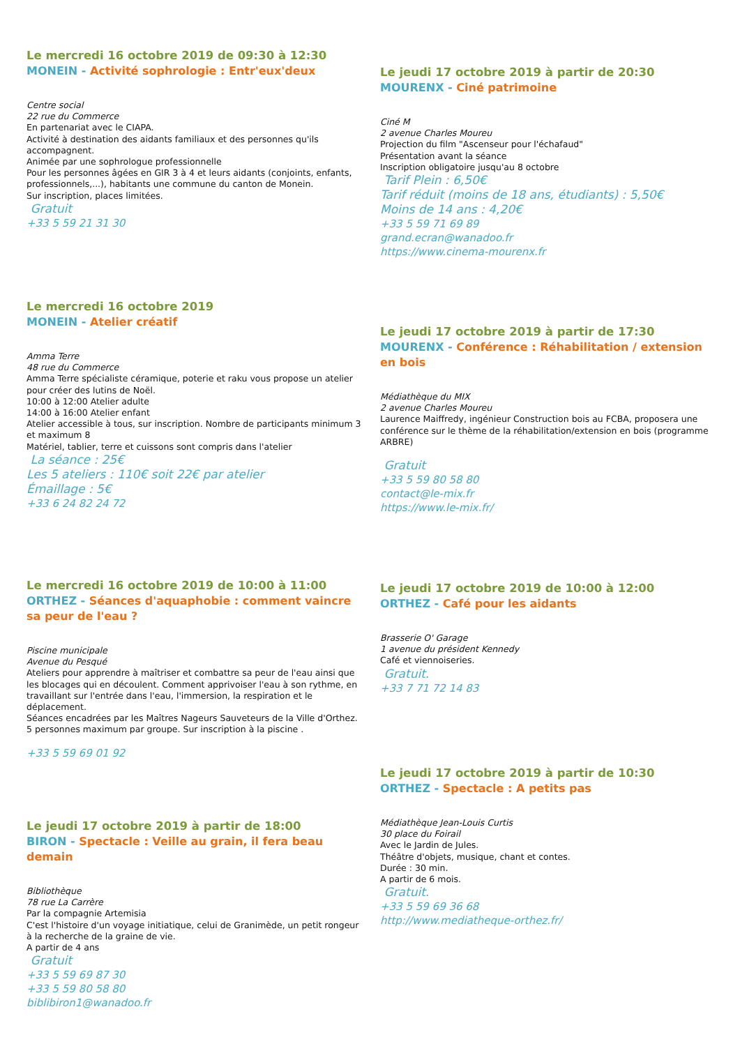Le mercredi 16 octobre 2019 de 09:30 à 12:30
MONEIN - Activité sophrologie : Entr'eux'deux
Centre social
22 rue du Commerce
En partenariat avec le CIAPA.
Activité à destination des aidants familiaux et des personnes qu'ils accompagnent.
Animée par une sophrologue professionnelle
Pour les personnes âgées en GIR 3 à 4 et leurs aidants (conjoints, enfants, professionnels,...), habitants une commune du canton de Monein.
Sur inscription, places limitées.
Gratuit
+33 5 59 21 31 30
Le mercredi 16 octobre 2019
MONEIN - Atelier créatif
Amma Terre
48 rue du Commerce
Amma Terre spécialiste céramique, poterie et raku vous propose un atelier pour créer des lutins de Noël.
10:00 à 12:00 Atelier adulte
14:00 à 16:00 Atelier enfant
Atelier accessible à tous, sur inscription. Nombre de participants minimum 3 et maximum 8
Matériel, tablier, terre et cuissons sont compris dans l'atelier
La séance : 25€
Les 5 ateliers : 110€ soit 22€ par atelier
Émaillage : 5€
+33 6 24 82 24 72
Le mercredi 16 octobre 2019 de 10:00 à 11:00
ORTHEZ - Séances d'aquaphobie : comment vaincre sa peur de l'eau ?
Piscine municipale
Avenue du Pesqué
Ateliers pour apprendre à maîtriser et combattre sa peur de l'eau ainsi que les blocages qui en découlent. Comment apprivoiser l'eau à son rythme, en travaillant sur l'entrée dans l'eau, l'immersion, la respiration et le déplacement.
Séances encadrées par les Maîtres Nageurs Sauveteurs de la Ville d'Orthez.
5 personnes maximum par groupe. Sur inscription à la piscine .
+33 5 59 69 01 92
Le jeudi 17 octobre 2019 à partir de 18:00
BIRON - Spectacle : Veille au grain, il fera beau demain
Bibliothèque
78 rue La Carrère
Par la compagnie Artemisia
C'est l'histoire d'un voyage initiatique, celui de Granimède, un petit rongeur à la recherche de la graine de vie.
A partir de 4 ans
Gratuit
+33 5 59 69 87 30
+33 5 59 80 58 80
biblibiron1@wanadoo.fr
Le jeudi 17 octobre 2019 à partir de 20:30
MOURENX - Ciné patrimoine
Ciné M
2 avenue Charles Moureu
Projection du film "Ascenseur pour l'échafaud"
Présentation avant la séance
Inscription obligatoire jusqu'au 8 octobre
Tarif Plein : 6,50€
Tarif réduit (moins de 18 ans, étudiants) : 5,50€
Moins de 14 ans : 4,20€
+33 5 59 71 69 89
grand.ecran@wanadoo.fr
https://www.cinema-mourenx.fr
Le jeudi 17 octobre 2019 à partir de 17:30
MOURENX - Conférence : Réhabilitation / extension en bois
Médiathèque du MIX
2 avenue Charles Moureu
Laurence Maiffredy, ingénieur Construction bois au FCBA, proposera une conférence sur le thème de la réhabilitation/extension en bois (programme ARBRE)
Gratuit
+33 5 59 80 58 80
contact@le-mix.fr
https://www.le-mix.fr/
Le jeudi 17 octobre 2019 de 10:00 à 12:00
ORTHEZ - Café pour les aidants
Brasserie O' Garage
1 avenue du président Kennedy
Café et viennoiseries.
Gratuit.
+33 7 71 72 14 83
Le jeudi 17 octobre 2019 à partir de 10:30
ORTHEZ - Spectacle : A petits pas
Médiathèque Jean-Louis Curtis
30 place du Foirail
Avec le Jardin de Jules.
Théâtre d'objets, musique, chant et contes.
Durée : 30 min.
A partir de 6 mois.
Gratuit.
+33 5 59 69 36 68
http://www.mediatheque-orthez.fr/